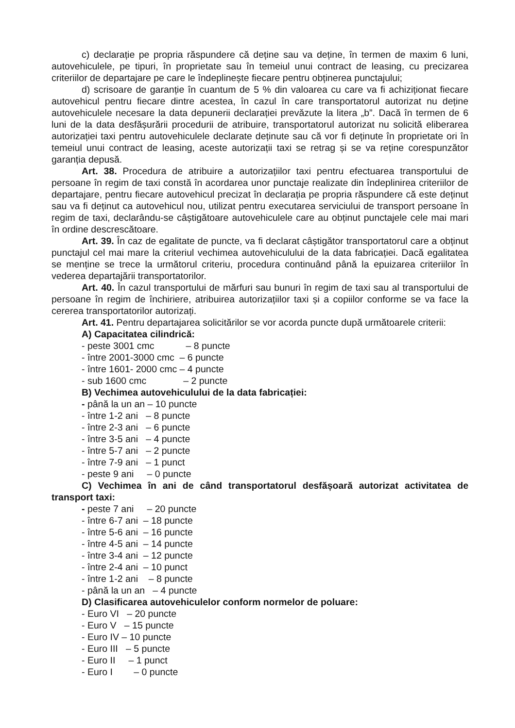c) declarație pe propria răspundere că deține sau va deține, în termen de maxim 6 luni, autovehiculele, pe tipuri, în proprietate sau în temeiul unui contract de leasing, cu precizarea criteriilor de departajare pe care le îndeplinește fiecare pentru obținerea punctajului;
d) scrisoare de garanție în cuantum de 5 % din valoarea cu care va fi achiziționat fiecare autovehicul pentru fiecare dintre acestea, în cazul în care transportatorul autorizat nu deține autovehiculele necesare la data depunerii declarației prevăzute la litera „b”. Dacă în termen de 6 luni de la data desfășurării procedurii de atribuire, transportatorul autorizat nu solicită eliberarea autorizației taxi pentru autovehiculele declarate deținute sau că vor fi deținute în proprietate ori în temeiul unui contract de leasing, aceste autorizații taxi se retrag și se va reține corespunzător garanția depusă.
Art. 38. Procedura de atribuire a autorizațiilor taxi pentru efectuarea transportului de persoane în regim de taxi constă în acordarea unor punctaje realizate din îndeplinirea criteriilor de departajare, pentru fiecare autovehicul precizat în declarația pe propria răspundere că este deținut sau va fi deținut ca autovehicul nou, utilizat pentru executarea serviciului de transport persoane în regim de taxi, declarându-se câștigătoare autovehiculele care au obținut punctajele cele mai mari în ordine descrescătoare.
Art. 39. În caz de egalitate de puncte, va fi declarat câștigător transportatorul care a obținut punctajul cel mai mare la criteriul vechimea autovehiculului de la data fabricației. Dacă egalitatea se menține se trece la următorul criteriu, procedura continuând până la epuizarea criteriilor în vederea departajării transportatorilor.
Art. 40. În cazul transportului de mărfuri sau bunuri în regim de taxi sau al transportului de persoane în regim de închiriere, atribuirea autorizațiilor taxi și a copiilor conforme se va face la cererea transportatorilor autorizați.
Art. 41. Pentru departajarea solicitărilor se vor acorda puncte după următoarele criterii:
A) Capacitatea cilindrică:
- peste 3001 cmc – 8 puncte
- între 2001-3000 cmc – 6 puncte
- între 1601- 2000 cmc – 4 puncte
- sub 1600 cmc – 2 puncte
B) Vechimea autovehiculului de la data fabricației:
- până la un an – 10 puncte
- între 1-2 ani – 8 puncte
- între 2-3 ani – 6 puncte
- între 3-5 ani – 4 puncte
- între 5-7 ani – 2 puncte
- între 7-9 ani – 1 punct
- peste 9 ani – 0 puncte
C) Vechimea în ani de când transportatorul desfășoară autorizat activitatea de transport taxi:
- peste 7 ani – 20 puncte
- între 6-7 ani – 18 puncte
- între 5-6 ani – 16 puncte
- între 4-5 ani – 14 puncte
- între 3-4 ani – 12 puncte
- între 2-4 ani – 10 punct
- între 1-2 ani – 8 puncte
- până la un an – 4 puncte
D) Clasificarea autovehiculelor conform normelor de poluare:
- Euro VI – 20 puncte
- Euro V – 15 puncte
- Euro IV – 10 puncte
- Euro III – 5 puncte
- Euro II – 1 punct
- Euro I – 0 puncte